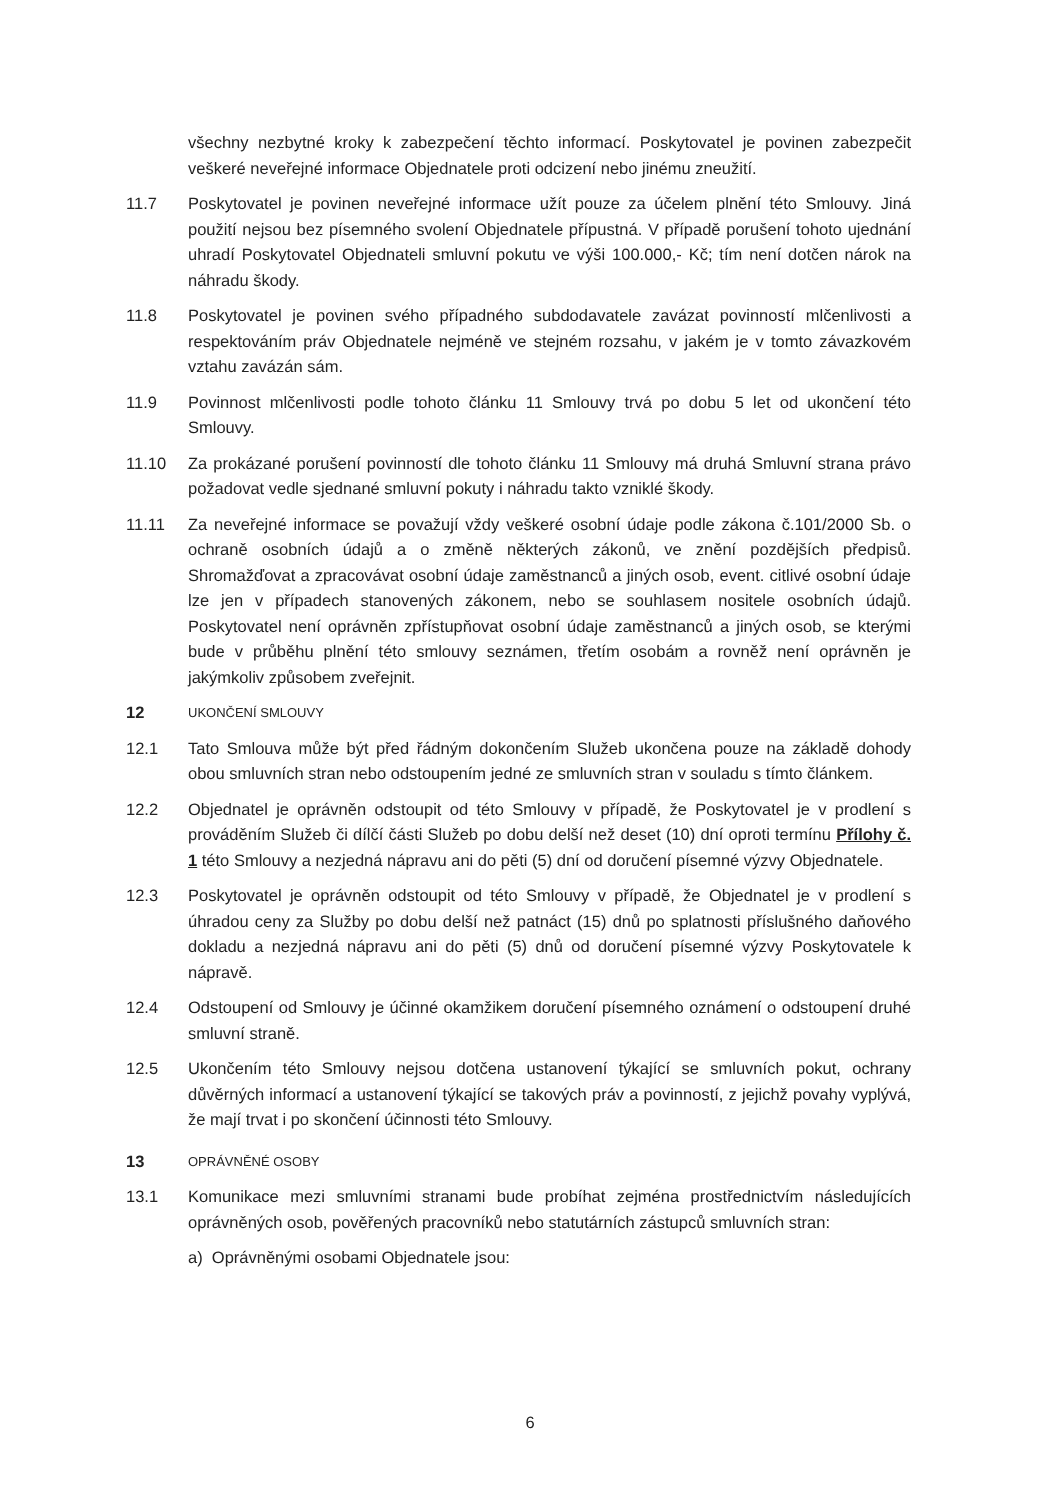všechny nezbytné kroky k zabezpečení těchto informací. Poskytovatel je povinen zabezpečit veškeré neveřejné informace Objednatele proti odcizení nebo jinému zneužití.
11.7 Poskytovatel je povinen neveřejné informace užít pouze za účelem plnění této Smlouvy. Jiná použití nejsou bez písemného svolení Objednatele přípustná. V případě porušení tohoto ujednání uhradí Poskytovatel Objednateli smluvní pokutu ve výši 100.000,- Kč; tím není dotčen nárok na náhradu škody.
11.8 Poskytovatel je povinen svého případného subdodavatele zavázat povinností mlčenlivosti a respektováním práv Objednatele nejméně ve stejném rozsahu, v jakém je v tomto závazkovém vztahu zavázán sám.
11.9 Povinnost mlčenlivosti podle tohoto článku 11 Smlouvy trvá po dobu 5 let od ukončení této Smlouvy.
11.10 Za prokázané porušení povinností dle tohoto článku 11 Smlouvy má druhá Smluvní strana právo požadovat vedle sjednané smluvní pokuty i náhradu takto vzniklé škody.
11.11 Za neveřejné informace se považují vždy veškeré osobní údaje podle zákona č.101/2000 Sb. o ochraně osobních údajů a o změně některých zákonů, ve znění pozdějších předpisů. Shromažďovat a zpracovávat osobní údaje zaměstnanců a jiných osob, event. citlivé osobní údaje lze jen v případech stanovených zákonem, nebo se souhlasem nositele osobních údajů. Poskytovatel není oprávněn zpřístupňovat osobní údaje zaměstnanců a jiných osob, se kterými bude v průběhu plnění této smlouvy seznámen, třetím osobám a rovněž není oprávněn je jakýmkoliv způsobem zveřejnit.
12
UKONČENÍ SMLOUVY
12.1 Tato Smlouva může být před řádným dokončením Služeb ukončena pouze na základě dohody obou smluvních stran nebo odstoupením jedné ze smluvních stran v souladu s tímto článkem.
12.2 Objednatel je oprávněn odstoupit od této Smlouvy v případě, že Poskytovatel je v prodlení s prováděním Služeb či dílčí části Služeb po dobu delší než deset (10) dní oproti termínu Přílohy č. 1 této Smlouvy a nezjedná nápravu ani do pěti (5) dní od doručení písemné výzvy Objednatele.
12.3 Poskytovatel je oprávněn odstoupit od této Smlouvy v případě, že Objednatel je v prodlení s úhradou ceny za Služby po dobu delší než patnáct (15) dnů po splatnosti příslušného daňového dokladu a nezjedná nápravu ani do pěti (5) dnů od doručení písemné výzvy Poskytovatele k nápravě.
12.4 Odstoupení od Smlouvy je účinné okamžikem doručení písemného oznámení o odstoupení druhé smluvní straně.
12.5 Ukončením této Smlouvy nejsou dotčena ustanovení týkající se smluvních pokut, ochrany důvěrných informací a ustanovení týkající se takových práv a povinností, z jejichž povahy vyplývá, že mají trvat i po skončení účinnosti této Smlouvy.
13
OPRÁVNĚNÉ OSOBY
13.1 Komunikace mezi smluvními stranami bude probíhat zejména prostřednictvím následujících oprávněných osob, pověřených pracovníků nebo statutárních zástupců smluvních stran:
a) Oprávněnými osobami Objednatele jsou:
6